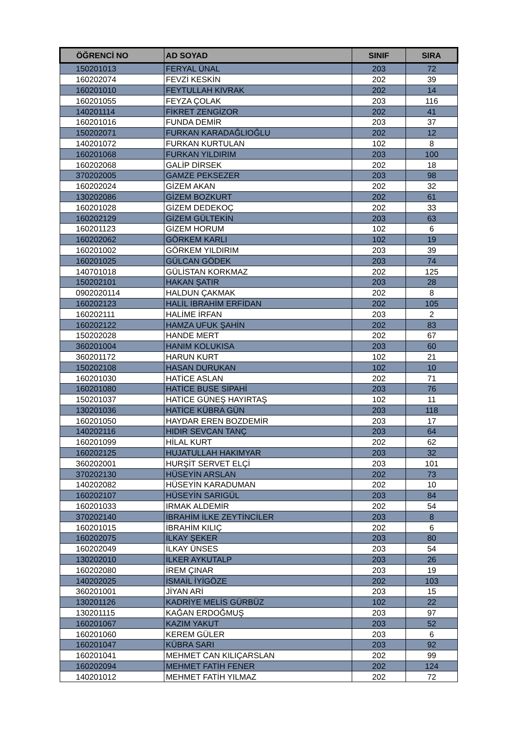| ÖĞRENCİ NO | AD SOYAD | SINIF | SIRA |
| --- | --- | --- | --- |
| 150201013 | FERYAL ÜNAL | 203 | 72 |
| 160202074 | FEVZİ KESKİN | 202 | 39 |
| 160201010 | FEYTULLAH KIVRAK | 202 | 14 |
| 160201055 | FEYZA ÇOLAK | 203 | 116 |
| 140201114 | FİKRET ZENGİZOR | 202 | 41 |
| 160201016 | FUNDA DEMİR | 203 | 37 |
| 150202071 | FURKAN KARADAĞLIOĞLU | 202 | 12 |
| 140201072 | FURKAN KURTULAN | 102 | 8 |
| 160201068 | FURKAN YILDIRIM | 203 | 100 |
| 160202068 | GALİP DİRSEK | 202 | 18 |
| 370202005 | GAMZE PEKSEZER | 203 | 98 |
| 160202024 | GİZEM AKAN | 202 | 32 |
| 130202086 | GİZEM BOZKURT | 202 | 61 |
| 160201028 | GİZEM DEDEKOÇ | 202 | 33 |
| 160202129 | GİZEM GÜLTEKİN | 203 | 63 |
| 160201123 | GİZEM HORUM | 102 | 6 |
| 160202062 | GÖRKEM KARLI | 102 | 19 |
| 160201002 | GÖRKEM YILDIRIM | 203 | 39 |
| 160201025 | GÜLCAN GÖDEK | 203 | 74 |
| 140701018 | GÜLİSTAN KORKMAZ | 202 | 125 |
| 150202101 | HAKAN ŞATIR | 203 | 28 |
| 0902020114 | HALDUN ÇAKMAK | 202 | 8 |
| 160202123 | HALİL İBRAHİM ERFİDAN | 202 | 105 |
| 160202111 | HALİME İRFAN | 203 | 2 |
| 160202122 | HAMZA UFUK ŞAHİN | 202 | 83 |
| 150202028 | HANDE MERT | 202 | 67 |
| 360201004 | HANIM KOLUKISA | 203 | 60 |
| 360201172 | HARUN KURT | 102 | 21 |
| 150202108 | HASAN DURUKAN | 102 | 10 |
| 160201030 | HATİCE ASLAN | 202 | 71 |
| 160201080 | HATİCE BUSE SİPAHİ | 203 | 76 |
| 150201037 | HATİCE GÜNEŞ HAYIRTAŞ | 102 | 11 |
| 130201036 | HATİCE KÜBRA GÜN | 203 | 118 |
| 160201050 | HAYDAR EREN BOZDEMİR | 203 | 17 |
| 140202116 | HIDIR SEVCAN TANÇ | 203 | 64 |
| 160201099 | HİLAL KURT | 202 | 62 |
| 160202125 | HUJATULLAH HAKIMYAR | 203 | 32 |
| 360202001 | HURŞİT SERVET ELÇİ | 203 | 101 |
| 370202130 | HÜSEYİN ARSLAN | 202 | 73 |
| 140202082 | HÜSEYİN KARADUMAN | 202 | 10 |
| 160202107 | HÜSEYİN SARIGÜL | 203 | 84 |
| 160201033 | IRMAK ALDEMİR | 202 | 54 |
| 370202140 | İBRAHİM İLKE ZEYTİNCİLER | 203 | 8 |
| 160201015 | İBRAHİM KILIÇ | 202 | 6 |
| 160202075 | İLKAY ŞEKER | 203 | 80 |
| 160202049 | İLKAY ÜNSES | 203 | 54 |
| 130202010 | İLKER AYKUTALP | 203 | 26 |
| 160202080 | İREM ÇINAR | 203 | 19 |
| 140202025 | İSMAİL İYİGÖZE | 202 | 103 |
| 360201001 | JİYAN ARİ | 203 | 15 |
| 130201126 | KADRİYE MELİS GÜRBÜZ | 102 | 22 |
| 130201115 | KAĞAN ERDOĞMUŞ | 203 | 97 |
| 160201067 | KAZIM YAKUT | 203 | 52 |
| 160201060 | KEREM GÜLER | 203 | 6 |
| 160201047 | KÜBRA SARI | 203 | 92 |
| 160201041 | MEHMET CAN KILIÇARSLAN | 202 | 99 |
| 160202094 | MEHMET FATİH FENER | 202 | 124 |
| 140201012 | MEHMET FATİH YILMAZ | 202 | 72 |